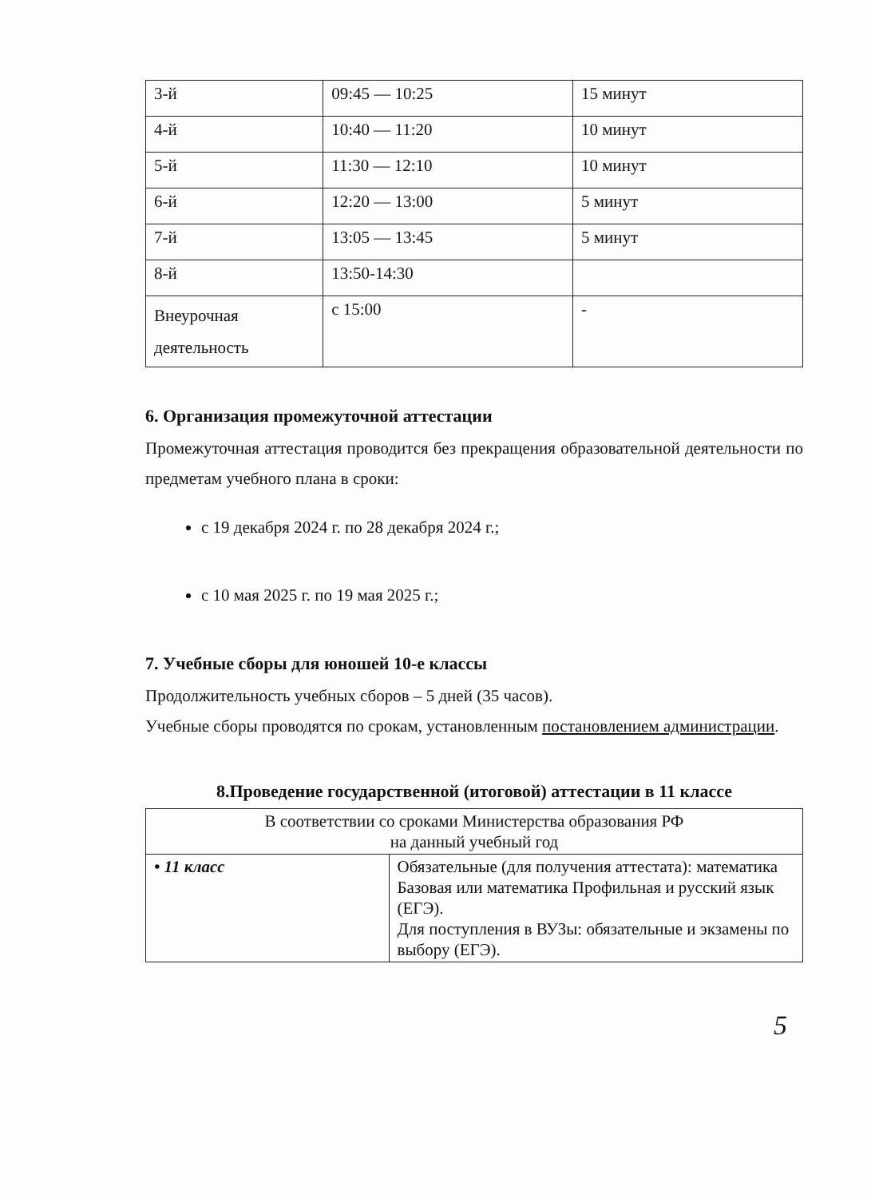| 3-й | 09:45 — 10:25 | 15 минут |
| 4-й | 10:40 — 11:20 | 10 минут |
| 5-й | 11:30 — 12:10 | 10 минут |
| 6-й | 12:20 — 13:00 | 5 минут |
| 7-й | 13:05 — 13:45 | 5 минут |
| 8-й | 13:50-14:30 | |
| Внеурочная деятельность | с 15:00 | - |
6. Организация промежуточной аттестации
Промежуточная аттестация проводится без прекращения образовательной деятельности по предметам учебного плана в сроки:
с 19 декабря 2024 г. по 28 декабря 2024 г.;
с 10 мая 2025 г. по 19 мая 2025 г.;
7. Учебные сборы для юношей 10-е классы
Продолжительность учебных сборов – 5 дней (35 часов).
Учебные сборы проводятся по срокам, установленным постановлением администрации.
8.Проведение государственной (итоговой) аттестации в 11 классе
| В соответствии со сроками Министерства образования РФ на данный учебный год | |
| • 11 класс | Обязательные (для получения аттестата): математика Базовая или математика Профильная и русский язык (ЕГЭ). Для поступления в ВУЗы: обязательные и экзамены по выбору (ЕГЭ). |
5